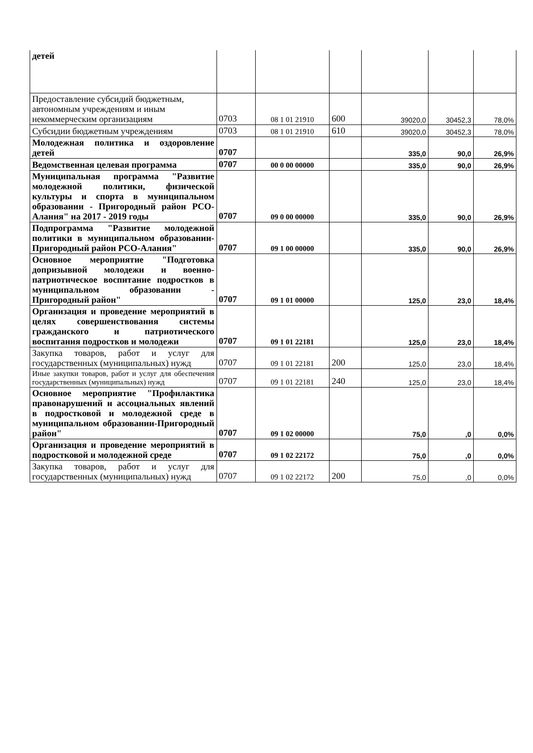| детей | | | | | | |
| Предоставление субсидий бюджетным, автономным учреждениям и иным некоммерческим организациям | 0703 | 08 1 01 21910 | 600 | 39020,0 | 30452,3 | 78,0% |
| Субсидии бюджетным учреждениям | 0703 | 08 1 01 21910 | 610 | 39020,0 | 30452,3 | 78,0% |
| Молодежная политика и оздоровление детей | 0707 | | | 335,0 | 90,0 | 26,9% |
| Ведомственная целевая программа | 0707 | 00 0 00 00000 | | 335,0 | 90,0 | 26,9% |
| Муниципальная программа "Развитие молодежной политики, физической культуры и спорта в муниципальном образовании - Пригородный район РСО-Алания" на 2017 - 2019 годы | 0707 | 09 0 00 00000 | | 335,0 | 90,0 | 26,9% |
| Подпрограмма "Развитие молодежной политики в муниципальном образовании-Пригородный район РСО-Алания" | 0707 | 09 1 00 00000 | | 335,0 | 90,0 | 26,9% |
| Основное мероприятие "Подготовка допризывной молодежи и военно-патриотическое воспитание подростков в муниципальном образовании - Пригородный район" | 0707 | 09 1 01 00000 | | 125,0 | 23,0 | 18,4% |
| Организация и проведение мероприятий в целях совершенствования системы гражданского и патриотического воспитания подростков и молодежи | 0707 | 09 1 01 22181 | | 125,0 | 23,0 | 18,4% |
| Закупка товаров, работ и услуг для государственных (муниципальных) нужд | 0707 | 09 1 01 22181 | 200 | 125,0 | 23,0 | 18,4% |
| Иные закупки товаров, работ и услуг для обеспечения государственных (муниципальных) нужд | 0707 | 09 1 01 22181 | 240 | 125,0 | 23,0 | 18,4% |
| Основное мероприятие "Профилактика правонарушений и ассоциальных явлений в подростковой и молодежной среде в муниципальном образовании-Пригородный район" | 0707 | 09 1 02 00000 | | 75,0 | ,0 | 0,0% |
| Организация и проведение мероприятий в подростковой и молодежной среде | 0707 | 09 1 02 22172 | | 75,0 | ,0 | 0,0% |
| Закупка товаров, работ и услуг для государственных (муниципальных) нужд | 0707 | 09 1 02 22172 | 200 | 75,0 | ,0 | 0,0% |